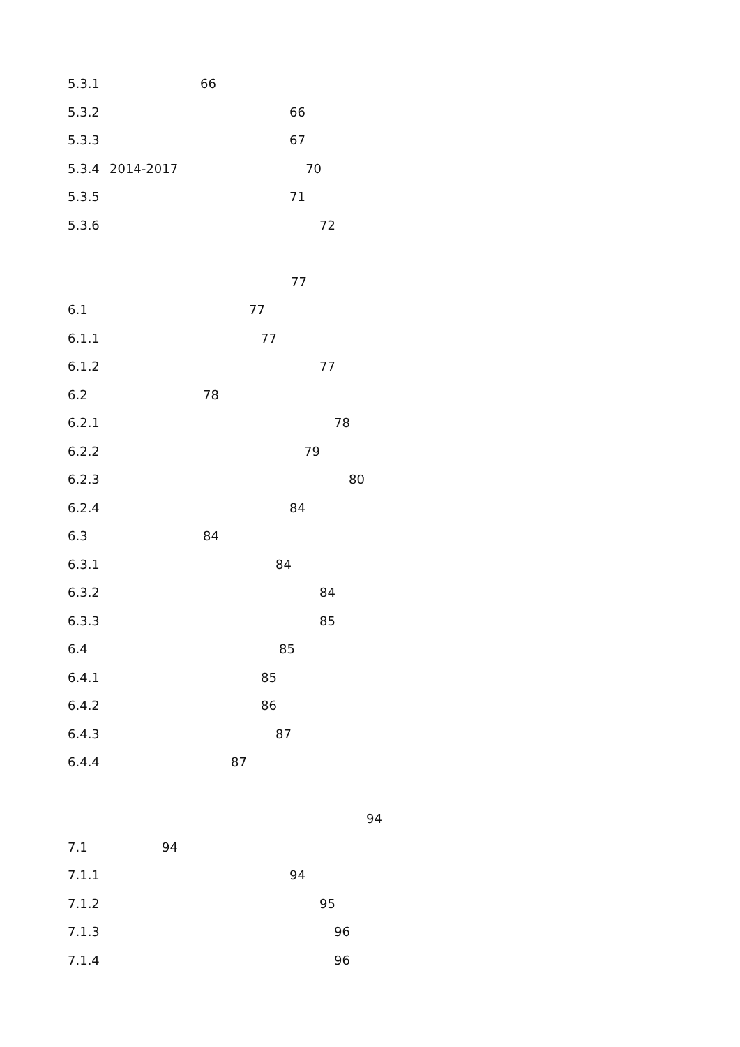5.3.1 66
5.3.2 66
5.3.3 67
5.3.4 2014-2017 70
5.3.5 71
5.3.6 72
77
6.1 77
6.1.1 77
6.1.2 77
6.2 78
6.2.1 78
6.2.2 79
6.2.3 80
6.2.4 84
6.3 84
6.3.1 84
6.3.2 84
6.3.3 85
6.4 85
6.4.1 85
6.4.2 86
6.4.3 87
6.4.4 87
94
7.1 94
7.1.1 94
7.1.2 95
7.1.3 96
7.1.4 96